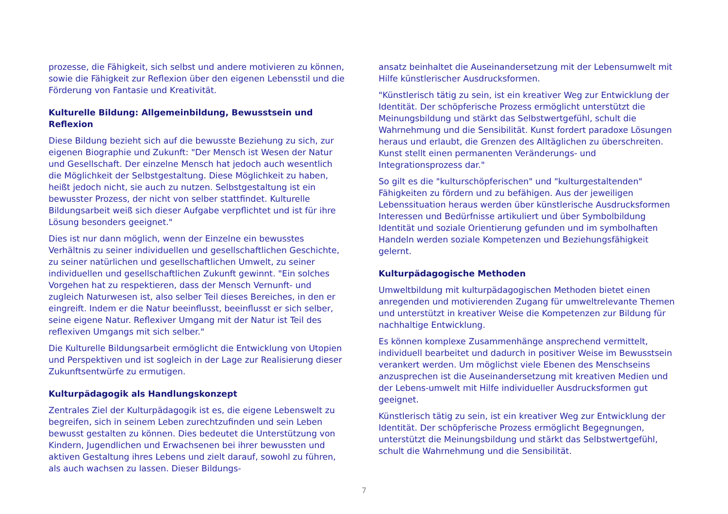prozesse, die Fähigkeit, sich selbst und andere motivieren zu können, sowie die Fähigkeit zur Reflexion über den eigenen Lebensstil und die Förderung von Fantasie und Kreativität.
Kulturelle Bildung: Allgemeinbildung, Bewusstsein und Reflexion
Diese Bildung bezieht sich auf die bewusste Beziehung zu sich, zur eigenen Biographie und Zukunft: "Der Mensch ist Wesen der Natur und Gesellschaft. Der einzelne Mensch hat jedoch auch wesentlich die Möglichkeit der Selbstgestaltung. Diese Möglichkeit zu haben, heißt jedoch nicht, sie auch zu nutzen. Selbstgestaltung ist ein bewusster Prozess, der nicht von selber stattfindet. Kulturelle Bildungsarbeit weiß sich dieser Aufgabe verpflichtet und ist für ihre Lösung besonders geeignet."
Dies ist nur dann möglich, wenn der Einzelne ein bewusstes Verhältnis zu seiner individuellen und gesellschaftlichen Geschichte, zu seiner natürlichen und gesellschaftlichen Umwelt, zu seiner individuellen und gesellschaftlichen Zukunft gewinnt. "Ein solches Vorgehen hat zu respektieren, dass der Mensch Vernunft- und zugleich Naturwesen ist, also selber Teil dieses Bereiches, in den er eingreift. Indem er die Natur beeinflusst, beeinflusst er sich selber, seine eigene Natur. Reflexiver Umgang mit der Natur ist Teil des reflexiven Umgangs mit sich selber."
Die Kulturelle Bildungsarbeit ermöglicht die Entwicklung von Utopien und Perspektiven und ist sogleich in der Lage zur Realisierung dieser Zukunftsentwürfe zu ermutigen.
Kulturpädagogik als Handlungskonzept
Zentrales Ziel der Kulturpädagogik ist es, die eigene Lebenswelt zu begreifen, sich in seinem Leben zurechtzufinden und sein Leben bewusst gestalten zu können. Dies bedeutet die Unter­stützung von Kindern, Jugendlichen und Erwachsenen bei ihrer bewussten und aktiven Gestaltung ihres Lebens und zielt darauf, sowohl zu führen, als auch wachsen zu lassen. Dieser Bildungs-
ansatz beinhaltet die Auseinandersetzung mit der Lebensumwelt mit Hilfe künstlerischer Ausdrucksformen.
"Künstlerisch tätig zu sein, ist ein kreativer Weg zur Entwicklung der Identität. Der schöpferische Prozess ermöglicht unterstützt die Meinungsbildung und stärkt das Selbstwertgefühl, schult die Wahrnehmung und die Sensibilität. Kunst fordert paradoxe Lösungen heraus und erlaubt, die Grenzen des Alltäglichen zu überschreiten. Kunst stellt einen permanenten Veränderungs- und Integrationsprozess dar."
So gilt es die "kulturschöpferischen" und "kulturgestaltenden" Fähigkeiten zu fördern und zu befähigen. Aus der jeweiligen Lebenssituation heraus werden über künstlerische Ausdrucks­formen Interessen und Bedürfnisse artikuliert und über Symbol­bildung Identität und soziale Orientierung gefunden und im symbolhaften Handeln werden soziale Kompetenzen und Beziehungsfähigkeit gelernt.
Kulturpädagogische Methoden
Umweltbildung mit kulturpädagogischen Methoden bietet einen anregenden und motivierenden Zugang für umweltrelevante Themen und unterstützt in kreativer Weise die Kompetenzen zur Bildung für nachhaltige Entwicklung.
Es können komplexe Zusammenhänge ansprechend vermittelt, individuell bearbeitet und dadurch in positiver Weise im Bewusst­sein verankert werden. Um möglichst viele Ebenen des Mensch­seins anzusprechen ist die Auseinandersetzung mit kreativen Medien und der Lebens-umwelt mit Hilfe individueller Ausdrucks­formen gut geeignet.
Künstlerisch tätig zu sein, ist ein kreativer Weg zur Entwicklung der Identität. Der schöpferische Prozess ermöglicht Begegnungen, unterstützt die Meinungsbildung und stärkt das Selbstwertgefühl, schult die Wahrnehmung und die Sensibilität.
7